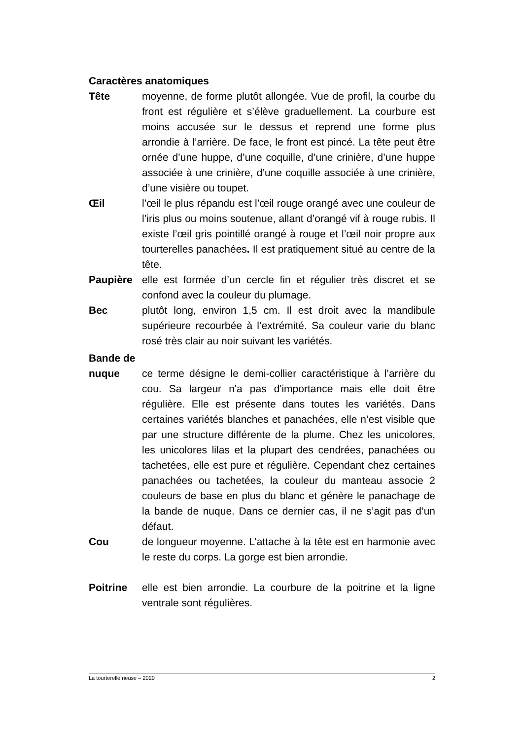Caractères anatomiques
Tête moyenne, de forme plutôt allongée. Vue de profil, la courbe du front est régulière et s’élève graduellement. La courbure est moins accusée sur le dessus et reprend une forme plus arrondie à l’arrière. De face, le front est pincé. La tête peut être ornée d’une huppe, d’une coquille, d’une crinière, d’une huppe associée à une crinière, d’une coquille associée à une crinière, d’une visière ou toupet.
Œil l’œil le plus répandu est l’œil rouge orangé avec une couleur de l’iris plus ou moins soutenue, allant d’orangé vif à rouge rubis. Il existe l’œil gris pointillé orangé à rouge et l’œil noir propre aux tourterelles panachées. Il est pratiquement situé au centre de la tête.
Paupière elle est formée d’un cercle fin et régulier très discret et se confond avec la couleur du plumage.
Bec plutôt long, environ 1,5 cm. Il est droit avec la mandibule supérieure recourbée à l’extrémité. Sa couleur varie du blanc rosé très clair au noir suivant les variétés.
Bande de
nuque ce terme désigne le demi-collier caractéristique à l’arrière du cou. Sa largeur n'a pas d'importance mais elle doit être régulière. Elle est présente dans toutes les variétés. Dans certaines variétés blanches et panachées, elle n’est visible que par une structure différente de la plume. Chez les unicolores, les unicolores lilas et la plupart des cendrées, panachées ou tachetées, elle est pure et régulière. Cependant chez certaines panachées ou tachetées, la couleur du manteau associe 2 couleurs de base en plus du blanc et génère le panachage de la bande de nuque. Dans ce dernier cas, il ne s’agit pas d’un défaut.
Cou de longueur moyenne. L’attache à la tête est en harmonie avec le reste du corps. La gorge est bien arrondie.
Poitrine elle est bien arrondie. La courbure de la poitrine et la ligne ventrale sont régulières.
La tourterelle rieuse – 2020 2